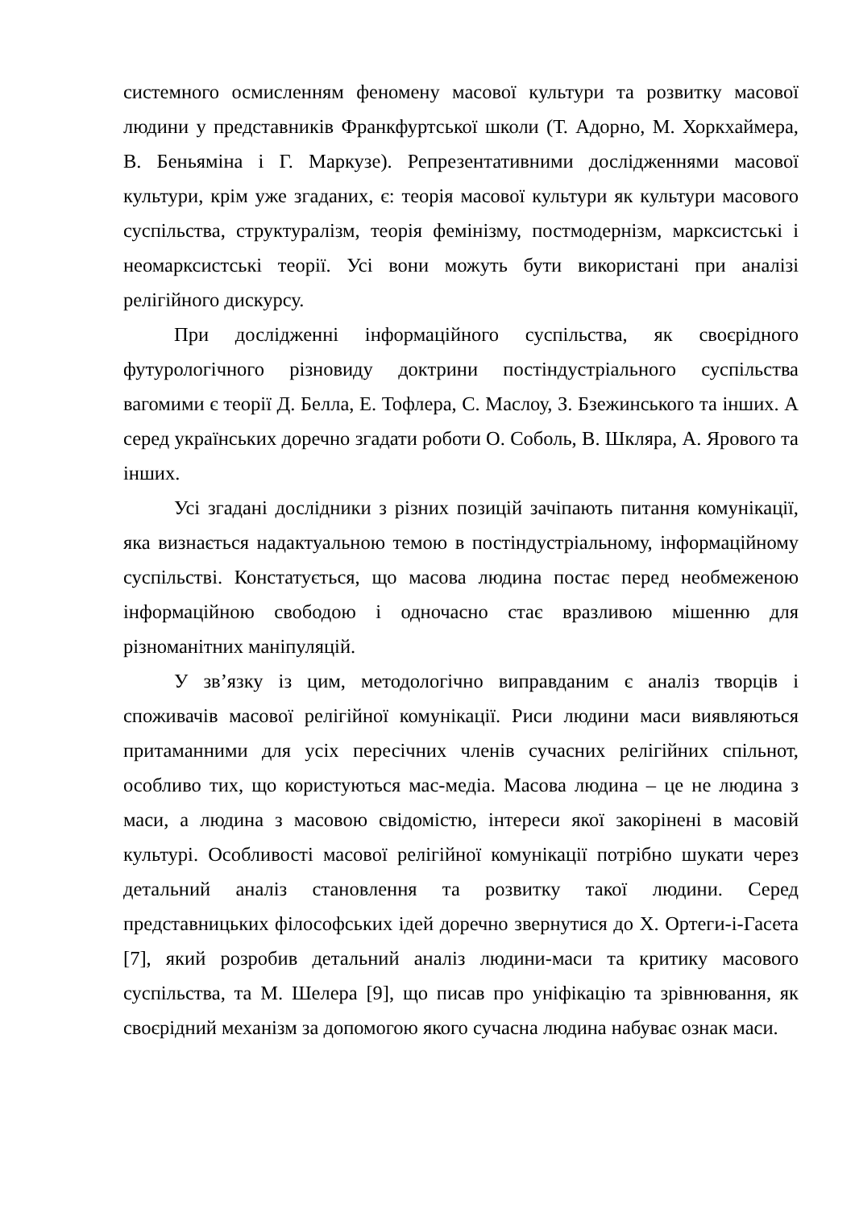системного осмисленням феномену масової культури та розвитку масової людини у представників Франкфуртської школи (Т. Адорно, М. Хоркхаймера, В. Беньяміна і Г. Маркузе). Репрезентативними дослідженнями масової культури, крім уже згаданих, є: теорія масової культури як культури масового суспільства, структуралізм, теорія фемінізму, постмодернізм, марксистські і неомарксистські теорії. Усі вони можуть бути використані при аналізі релігійного дискурсу.
При дослідженні інформаційного суспільства, як своєрідного футурологічного різновиду доктрини постіндустріального суспільства вагомими є теорії Д. Белла, Е. Тофлера, С. Маслоу, З. Бзежинського та інших. А серед українських доречно згадати роботи О. Соболь, В. Шкляра, А. Ярового та інших.
Усі згадані дослідники з різних позицій зачіпають питання комунікації, яка визнається надактуальною темою в постіндустріальному, інформаційному суспільстві. Констатується, що масова людина постає перед необмеженою інформаційною свободою і одночасно стає вразливою мішенню для різноманітних маніпуляцій.
У зв’язку із цим, методологічно виправданим є аналіз творців і споживачів масової релігійної комунікації. Риси людини маси виявляються притаманними для усіх пересічних членів сучасних релігійних спільнот, особливо тих, що користуються мас-медіа. Масова людина – це не людина з маси, а людина з масовою свідомістю, інтереси якої закорінені в масовій культурі. Особливості масової релігійної комунікації потрібно шукати через детальний аналіз становлення та розвитку такої людини. Серед представницьких філософських ідей доречно звернутися до Х. Ортеги-і-Гасета [7], який розробив детальний аналіз людини-маси та критику масового суспільства, та М. Шелера [9], що писав про уніфікацію та зрівнювання, як своєрідний механізм за допомогою якого сучасна людина набуває ознак маси.